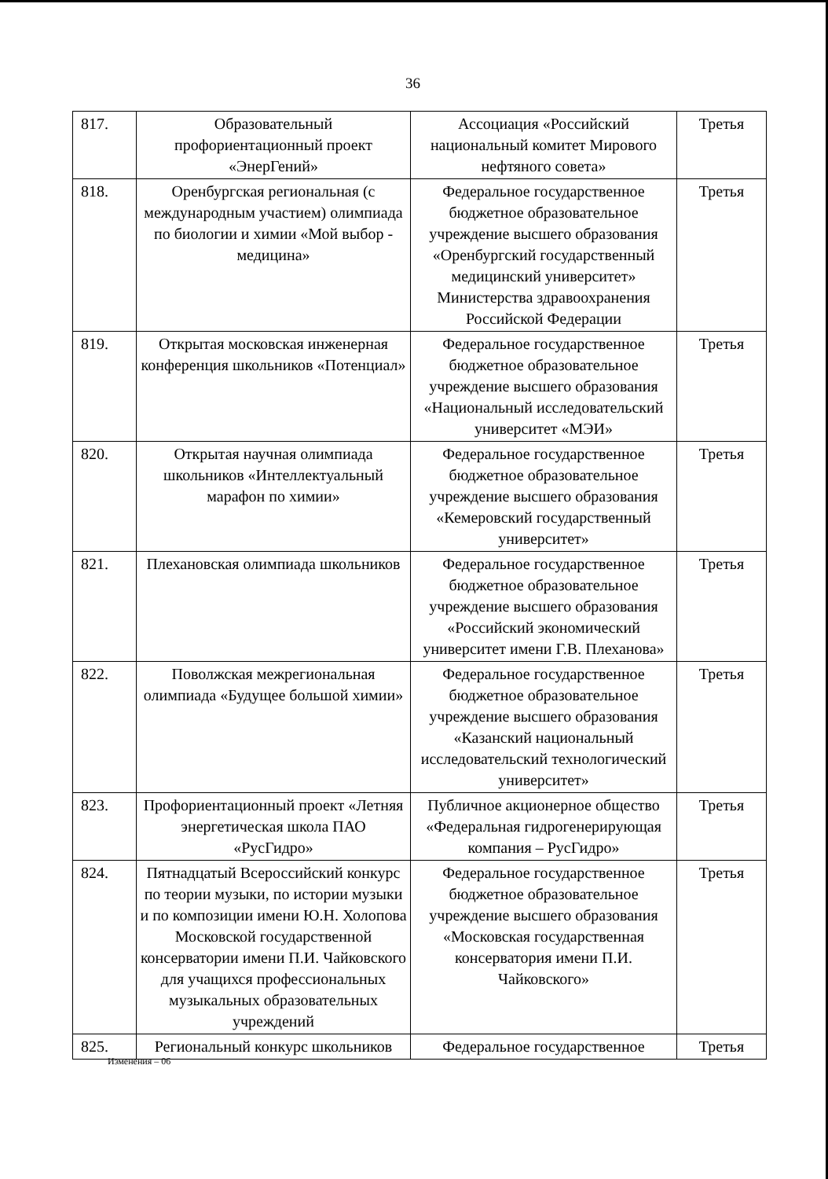36
| 817. | Образовательный профориентационный проект «ЭнерГений» | Ассоциация «Российский национальный комитет Мирового нефтяного совета» | Третья |
| 818. | Оренбургская региональная (с международным участием) олимпиада по биологии и химии «Мой выбор - медицина» | Федеральное государственное бюджетное образовательное учреждение высшего образования «Оренбургский государственный медицинский университет» Министерства здравоохранения Российской Федерации | Третья |
| 819. | Открытая московская инженерная конференция школьников «Потенциал» | Федеральное государственное бюджетное образовательное учреждение высшего образования «Национальный исследовательский университет «МЭИ» | Третья |
| 820. | Открытая научная олимпиада школьников «Интеллектуальный марафон по химии» | Федеральное государственное бюджетное образовательное учреждение высшего образования «Кемеровский государственный университет» | Третья |
| 821. | Плехановская олимпиада школьников | Федеральное государственное бюджетное образовательное учреждение высшего образования «Российский экономический университет имени Г.В. Плеханова» | Третья |
| 822. | Поволжская межрегиональная олимпиада «Будущее большой химии» | Федеральное государственное бюджетное образовательное учреждение высшего образования «Казанский национальный исследовательский технологический университет» | Третья |
| 823. | Профориентационный проект «Летняя энергетическая школа ПАО «РусГидро» | Публичное акционерное общество «Федеральная гидрогенерирующая компания – РусГидро» | Третья |
| 824. | Пятнадцатый Всероссийский конкурс по теории музыки, по истории музыки и по композиции имени Ю.Н. Холопова Московской государственной консерватории имени П.И. Чайковского для учащихся профессиональных музыкальных образовательных учреждений | Федеральное государственное бюджетное образовательное учреждение высшего образования «Московская государственная консерватория имени П.И. Чайковского» | Третья |
| 825. | Региональный конкурс школьников | Федеральное государственное | Третья |
Изменения – 06